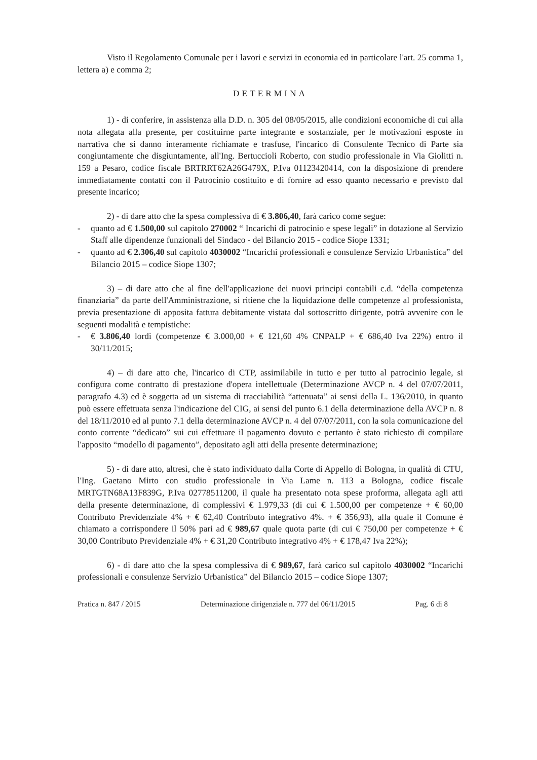Visto il Regolamento Comunale per i lavori e servizi in economia ed in particolare l'art. 25 comma 1, lettera a) e comma 2;
DETERMINA
1) - di conferire, in assistenza alla D.D. n. 305 del 08/05/2015, alle condizioni economiche di cui alla nota allegata alla presente, per costituirne parte integrante e sostanziale, per le motivazioni esposte in narrativa che si danno interamente richiamate e trasfuse, l'incarico di Consulente Tecnico di Parte sia congiuntamente che disgiuntamente, all'Ing. Bertuccioli Roberto, con studio professionale in Via Giolitti n. 159 a Pesaro, codice fiscale BRTRRT62A26G479X, P.Iva 01123420414, con la disposizione di prendere immediatamente contatti con il Patrocinio costituito e di fornire ad esso quanto necessario e previsto dal presente incarico;
2) - di dare atto che la spesa complessiva di € 3.806,40, farà carico come segue:
- quanto ad € 1.500,00 sul capitolo 270002 “ Incarichi di patrocinio e spese legali” in dotazione al Servizio Staff alle dipendenze funzionali del Sindaco - del Bilancio 2015 - codice Siope 1331;
- quanto ad € 2.306,40 sul capitolo 4030002 “Incarichi professionali e consulenze Servizio Urbanistica” del Bilancio 2015 – codice Siope 1307;
3) – di dare atto che al fine dell'applicazione dei nuovi principi contabili c.d. “della competenza finanziaria” da parte dell'Amministrazione, si ritiene che la liquidazione delle competenze al professionista, previa presentazione di apposita fattura debitamente vistata dal sottoscritto dirigente, potrà avvenire con le seguenti modalità e tempistiche:
- € 3.806,40 lordi (competenze € 3.000,00 + € 121,60 4% CNPALP + € 686,40 Iva 22%) entro il 30/11/2015;
4) – di dare atto che, l'incarico di CTP, assimilabile in tutto e per tutto al patrocinio legale, si configura come contratto di prestazione d'opera intellettuale (Determinazione AVCP n. 4 del 07/07/2011, paragrafo 4.3) ed è soggetta ad un sistema di tracciabilità “attenuata” ai sensi della L. 136/2010, in quanto può essere effettuata senza l'indicazione del CIG, ai sensi del punto 6.1 della determinazione della AVCP n. 8 del 18/11/2010 ed al punto 7.1 della determinazione AVCP n. 4 del 07/07/2011, con la sola comunicazione del conto corrente “dedicato” sui cui effettuare il pagamento dovuto e pertanto è stato richiesto di compilare l'apposito “modello di pagamento”, depositato agli atti della presente determinazione;
5) - di dare atto, altresì, che è stato individuato dalla Corte di Appello di Bologna, in qualità di CTU, l'Ing. Gaetano Mirto con studio professionale in Via Lame n. 113 a Bologna, codice fiscale MRTGTN68A13F839G, P.Iva 02778511200, il quale ha presentato nota spese proforma, allegata agli atti della presente determinazione, di complessivi € 1.979,33 (di cui € 1.500,00 per competenze + € 60,00 Contributo Previdenziale 4% + € 62,40 Contributo integrativo 4%. + € 356,93), alla quale il Comune è chiamato a corrispondere il 50% pari ad € 989,67 quale quota parte (di cui € 750,00 per competenze + € 30,00 Contributo Previdenziale 4% + € 31,20 Contributo integrativo 4% + € 178,47 Iva 22%);
6) - di dare atto che la spesa complessiva di € 989,67, farà carico sul capitolo 4030002 “Incarichi professionali e consulenze Servizio Urbanistica” del Bilancio 2015 – codice Siope 1307;
Pratica n. 847 / 2015 Determinazione dirigenziale n. 777 del 06/11/2015 Pag. 6 di 8